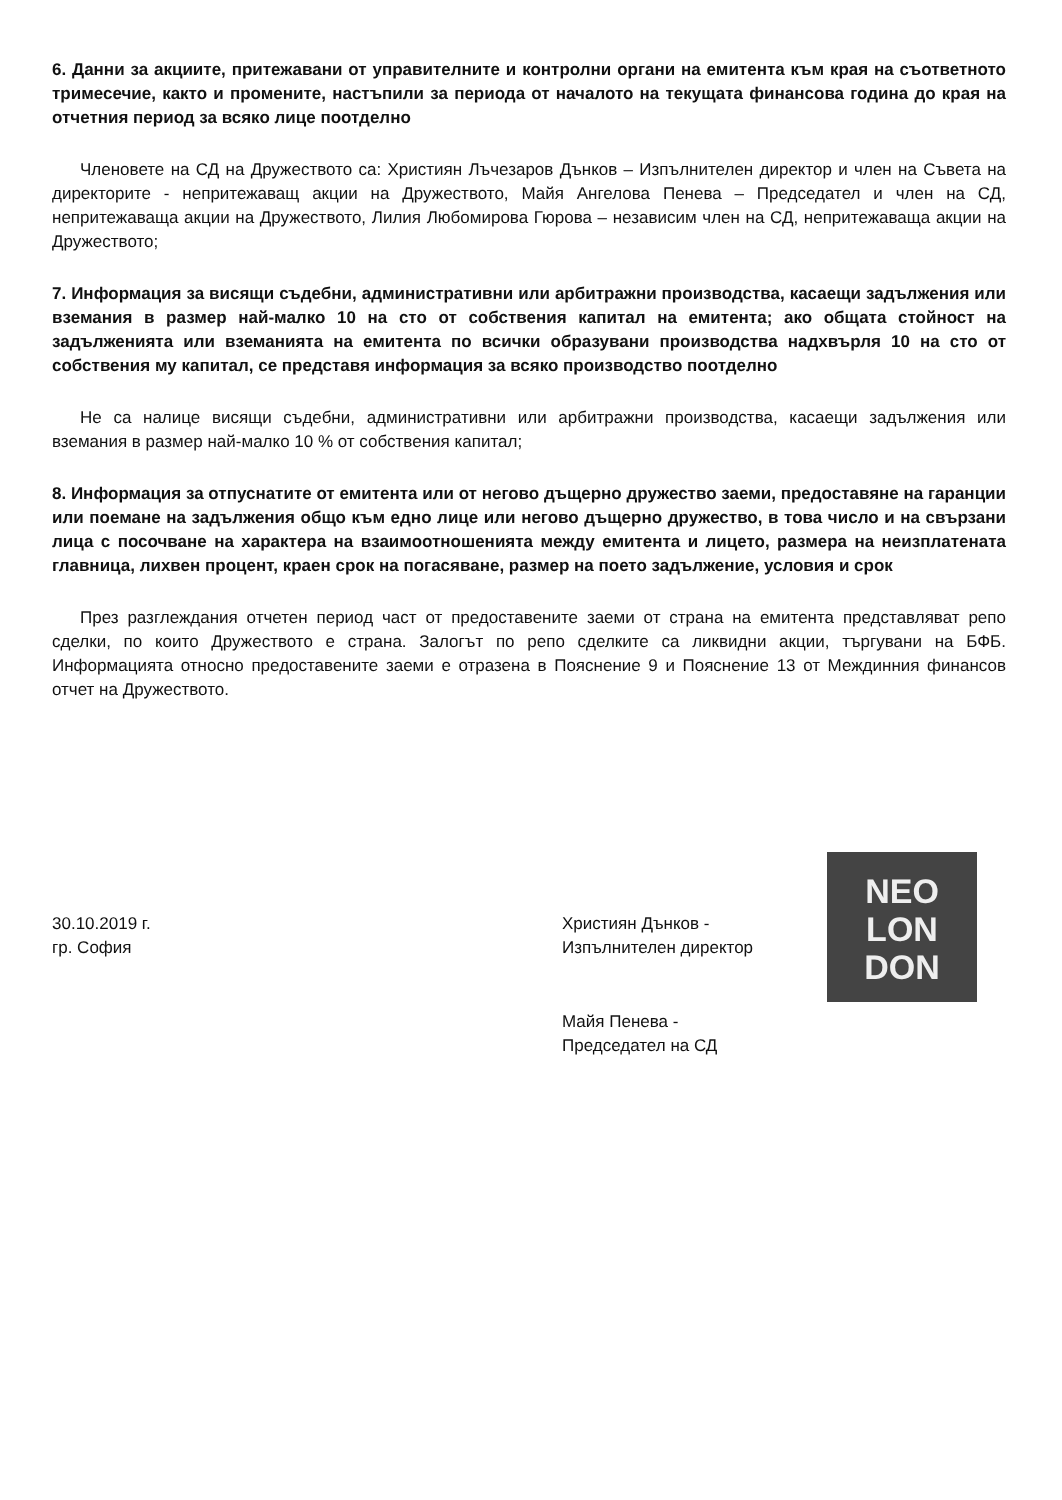6. Данни за акциите, притежавани от управителните и контролни органи на емитента към края на съответното тримесечие, както и промените, настъпили за периода от началото на текущата финансова година до края на отчетния период за всяко лице поотделно
Членовете на СД на Дружеството са: Християн Лъчезаров Дънков – Изпълнителен директор и член на Съвета на директорите - непритежаващ акции на Дружеството, Майя Ангелова Пенева – Председател и член на СД, непритежаваща акции на Дружеството, Лилия Любомирова Гюрова – независим член на СД, непритежаваща акции на Дружеството;
7. Информация за висящи съдебни, административни или арбитражни производства, касаещи задължения или вземания в размер най-малко 10 на сто от собствения капитал на емитента; ако общата стойност на задълженията или вземанията на емитента по всички образувани производства надхвърля 10 на сто от собствения му капитал, се представя информация за всяко производство поотделно
Не са налице висящи съдебни, административни или арбитражни производства, касаещи задължения или вземания в размер най-малко 10 % от собствения капитал;
8. Информация за отпуснатите от емитента или от негово дъщерно дружество заеми, предоставяне на гаранции или поемане на задължения общо към едно лице или негово дъщерно дружество, в това число и на свързани лица с посочване на характера на взаимоотношенията между емитента и лицето, размера на неизплатената главница, лихвен процент, краен срок на погасяване, размер на поето задължение, условия и срок
През разглеждания отчетен период част от предоставените заеми от страна на емитента представляват репо сделки, по които Дружеството е страна. Залогът по репо сделките са ликвидни акции, търгувани на БФБ. Информацията относно предоставените заеми е отразена в Пояснение 9 и Пояснение 13 от Междинния финансов отчет на Дружеството.
30.10.2019 г.
гр. София
NEO LON DON
Християн Дънков -
Изпълнителен директор
Майя Пенева -
Председател на СД